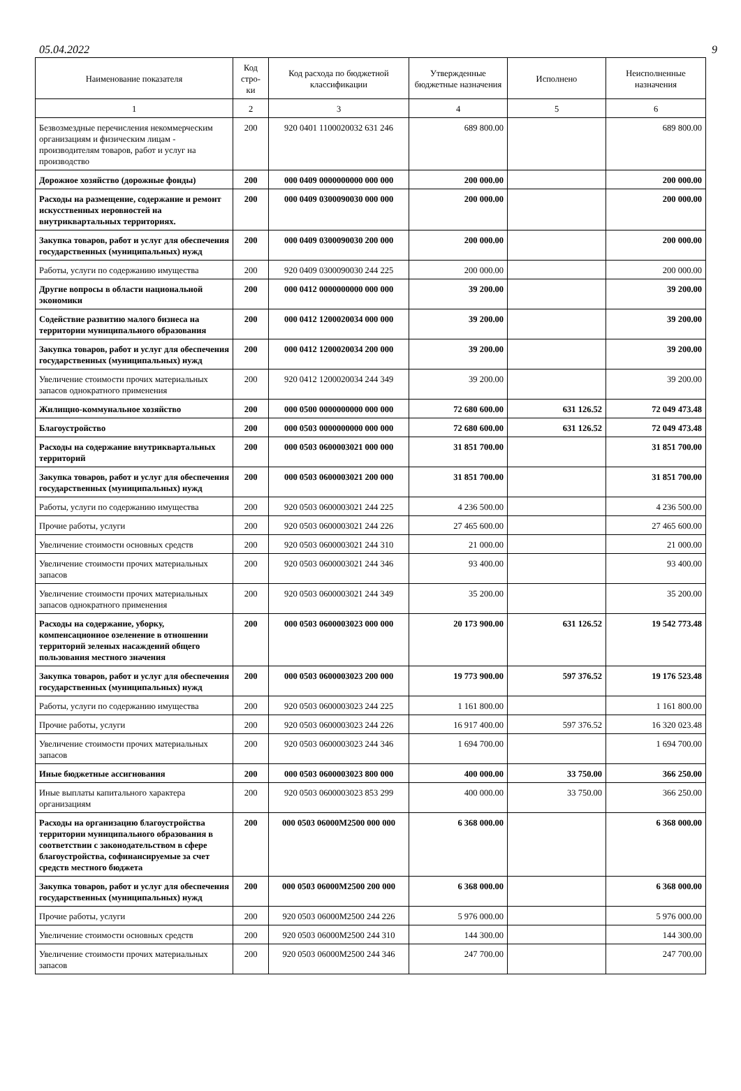05.04.2022 9
| Наименование показателя | Код стро-ки | Код расхода по бюджетной классификации | Утвержденные бюджетные назначения | Исполнено | Неисполненные назначения |
| --- | --- | --- | --- | --- | --- |
| 1 | 2 | 3 | 4 | 5 | 6 |
| Безвозмездные перечисления некоммерческим организациям и физическим лицам - производителям товаров, работ и услуг на производство | 200 | 920 0401 1100020032 631 246 | 689 800.00 | | 689 800.00 |
| Дорожное хозяйство (дорожные фонды) | 200 | 000 0409 0000000000 000 000 | 200 000.00 | | 200 000.00 |
| Расходы на размещение, содержание и ремонт искусственных неровностей на внутриквартальных территориях. | 200 | 000 0409 0300090030 000 000 | 200 000.00 | | 200 000.00 |
| Закупка товаров, работ и услуг для обеспечения государственных (муниципальных) нужд | 200 | 000 0409 0300090030 200 000 | 200 000.00 | | 200 000.00 |
| Работы, услуги по содержанию имущества | 200 | 920 0409 0300090030 244 225 | 200 000.00 | | 200 000.00 |
| Другие вопросы в области национальной экономики | 200 | 000 0412 0000000000 000 000 | 39 200.00 | | 39 200.00 |
| Содействие развитию малого бизнеса на территории муниципального образования | 200 | 000 0412 1200020034 000 000 | 39 200.00 | | 39 200.00 |
| Закупка товаров, работ и услуг для обеспечения государственных (муниципальных) нужд | 200 | 000 0412 1200020034 200 000 | 39 200.00 | | 39 200.00 |
| Увеличение стоимости прочих материальных запасов однократного применения | 200 | 920 0412 1200020034 244 349 | 39 200.00 | | 39 200.00 |
| Жилищно-коммунальное хозяйство | 200 | 000 0500 0000000000 000 000 | 72 680 600.00 | 631 126.52 | 72 049 473.48 |
| Благоустройство | 200 | 000 0503 0000000000 000 000 | 72 680 600.00 | 631 126.52 | 72 049 473.48 |
| Расходы на содержание внутриквартальных территорий | 200 | 000 0503 0600003021 000 000 | 31 851 700.00 | | 31 851 700.00 |
| Закупка товаров, работ и услуг для обеспечения государственных (муниципальных) нужд | 200 | 000 0503 0600003021 200 000 | 31 851 700.00 | | 31 851 700.00 |
| Работы, услуги по содержанию имущества | 200 | 920 0503 0600003021 244 225 | 4 236 500.00 | | 4 236 500.00 |
| Прочие работы, услуги | 200 | 920 0503 0600003021 244 226 | 27 465 600.00 | | 27 465 600.00 |
| Увеличение стоимости основных средств | 200 | 920 0503 0600003021 244 310 | 21 000.00 | | 21 000.00 |
| Увеличение стоимости прочих материальных запасов | 200 | 920 0503 0600003021 244 346 | 93 400.00 | | 93 400.00 |
| Увеличение стоимости прочих материальных запасов однократного применения | 200 | 920 0503 0600003021 244 349 | 35 200.00 | | 35 200.00 |
| Расходы на содержание, уборку, компенсационное озеленение в отношении территорий зеленых насаждений общего пользования местного значения | 200 | 000 0503 0600003023 000 000 | 20 173 900.00 | 631 126.52 | 19 542 773.48 |
| Закупка товаров, работ и услуг для обеспечения государственных (муниципальных) нужд | 200 | 000 0503 0600003023 200 000 | 19 773 900.00 | 597 376.52 | 19 176 523.48 |
| Работы, услуги по содержанию имущества | 200 | 920 0503 0600003023 244 225 | 1 161 800.00 | | 1 161 800.00 |
| Прочие работы, услуги | 200 | 920 0503 0600003023 244 226 | 16 917 400.00 | 597 376.52 | 16 320 023.48 |
| Увеличение стоимости прочих материальных запасов | 200 | 920 0503 0600003023 244 346 | 1 694 700.00 | | 1 694 700.00 |
| Иные бюджетные ассигнования | 200 | 000 0503 0600003023 800 000 | 400 000.00 | 33 750.00 | 366 250.00 |
| Иные выплаты капитального характера организациям | 200 | 920 0503 0600003023 853 299 | 400 000.00 | 33 750.00 | 366 250.00 |
| Расходы на организацию благоустройства территории муниципального образования в соответствии с законодательством в сфере благоустройства, софинансируемые за счет средств местного бюджета | 200 | 000 0503 06000M2500 000 000 | 6 368 000.00 | | 6 368 000.00 |
| Закупка товаров, работ и услуг для обеспечения государственных (муниципальных) нужд | 200 | 000 0503 06000M2500 200 000 | 6 368 000.00 | | 6 368 000.00 |
| Прочие работы, услуги | 200 | 920 0503 06000M2500 244 226 | 5 976 000.00 | | 5 976 000.00 |
| Увеличение стоимости основных средств | 200 | 920 0503 06000M2500 244 310 | 144 300.00 | | 144 300.00 |
| Увеличение стоимости прочих материальных запасов | 200 | 920 0503 06000M2500 244 346 | 247 700.00 | | 247 700.00 |